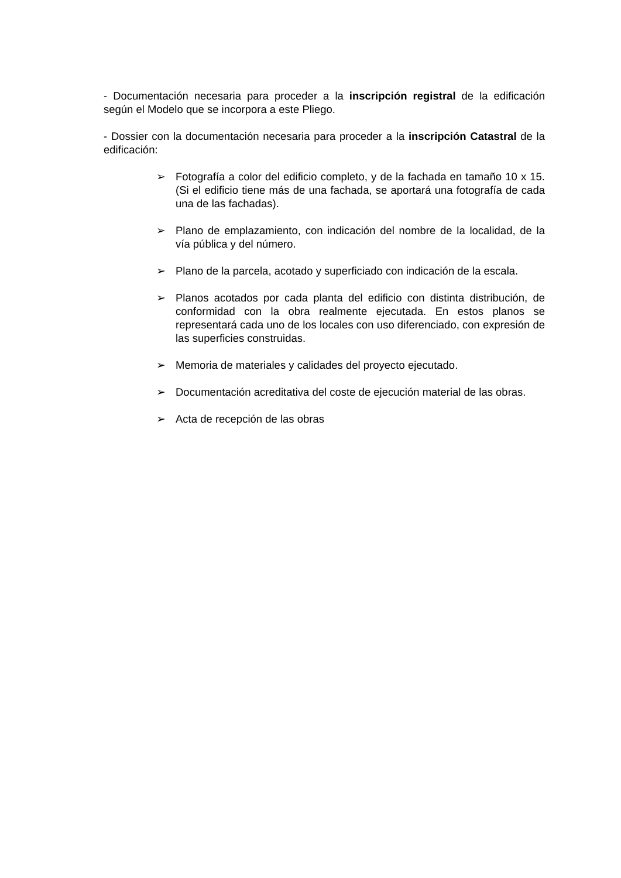- Documentación necesaria para proceder a la inscripción registral de la edificación según el Modelo que se incorpora a este Pliego.
- Dossier con la documentación necesaria para proceder a la inscripción Catastral de la edificación:
➢ Fotografía a color del edificio completo, y de la fachada en tamaño 10 x 15. (Si el edificio tiene más de una fachada, se aportará una fotografía de cada una de las fachadas).
➢ Plano de emplazamiento, con indicación del nombre de la localidad, de la vía pública y del número.
➢ Plano de la parcela, acotado y superficiado con indicación de la escala.
➢ Planos acotados por cada planta del edificio con distinta distribución, de conformidad con la obra realmente ejecutada. En estos planos se representará cada uno de los locales con uso diferenciado, con expresión de las superficies construidas.
➢ Memoria de materiales y calidades del proyecto ejecutado.
➢ Documentación acreditativa del coste de ejecución material de las obras.
➢ Acta de recepción de las obras